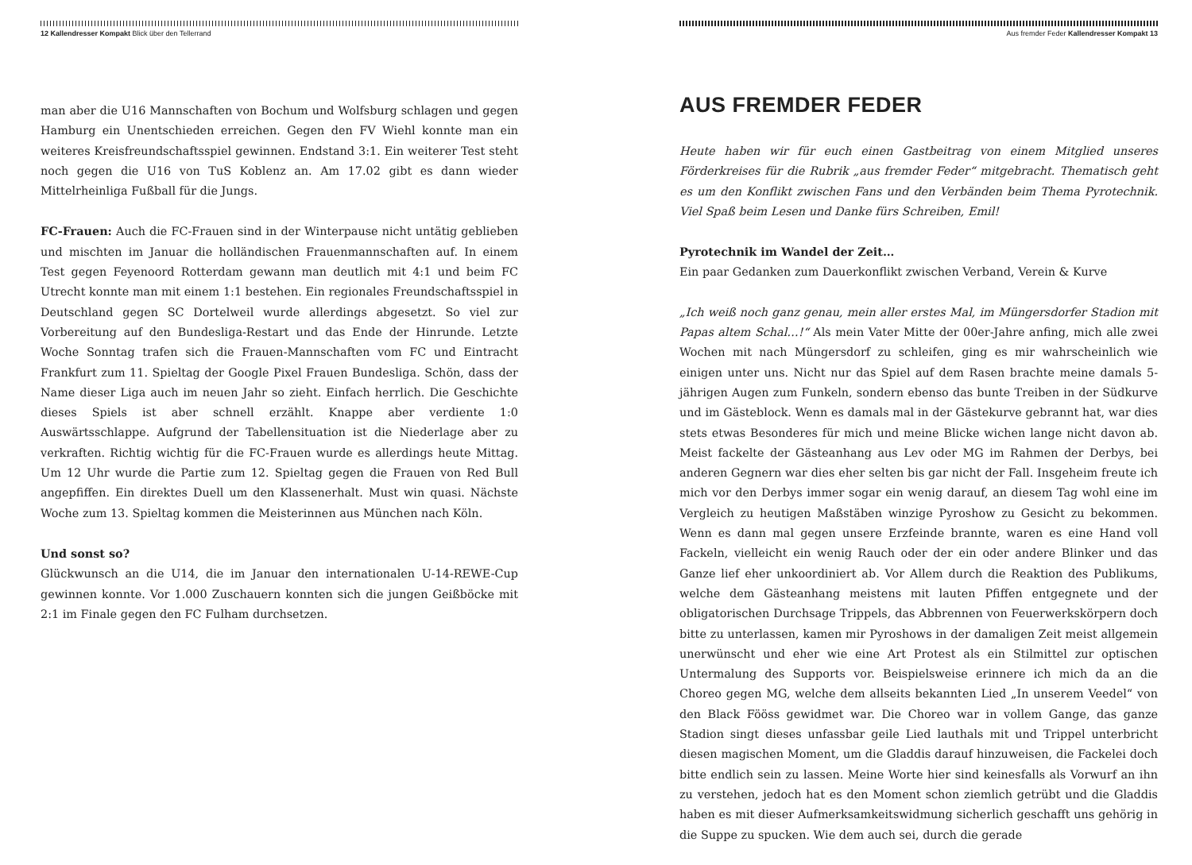12 Kallendresser Kompakt Blick über den Tellerrand
man aber die U16 Mannschaften von Bochum und Wolfsburg schlagen und gegen Hamburg ein Unentschieden erreichen. Gegen den FV Wiehl konnte man ein weiteres Kreisfreundschaftsspiel gewinnen. Endstand 3:1. Ein weiterer Test steht noch gegen die U16 von TuS Koblenz an. Am 17.02 gibt es dann wieder Mittelrheinliga Fußball für die Jungs.
FC-Frauen: Auch die FC-Frauen sind in der Winterpause nicht untätig geblieben und mischten im Januar die holländischen Frauenmannschaften auf. In einem Test gegen Feyenoord Rotterdam gewann man deutlich mit 4:1 und beim FC Utrecht konnte man mit einem 1:1 bestehen. Ein regionales Freundschaftsspiel in Deutschland gegen SC Dortelweil wurde allerdings abgesetzt. So viel zur Vorbereitung auf den Bundesliga-Restart und das Ende der Hinrunde. Letzte Woche Sonntag trafen sich die Frauen-Mannschaften vom FC und Eintracht Frankfurt zum 11. Spieltag der Google Pixel Frauen Bundesliga. Schön, dass der Name dieser Liga auch im neuen Jahr so zieht. Einfach herrlich. Die Geschichte dieses Spiels ist aber schnell erzählt. Knappe aber verdiente 1:0 Auswärtsschlappe. Aufgrund der Tabellensituation ist die Niederlage aber zu verkraften. Richtig wichtig für die FC-Frauen wurde es allerdings heute Mittag. Um 12 Uhr wurde die Partie zum 12. Spieltag gegen die Frauen von Red Bull angepfiffen. Ein direktes Duell um den Klassenerhalt. Must win quasi. Nächste Woche zum 13. Spieltag kommen die Meisterinnen aus München nach Köln.
Und sonst so?
Glückwunsch an die U14, die im Januar den internationalen U-14-REWE-Cup gewinnen konnte. Vor 1.000 Zuschauern konnten sich die jungen Geißböcke mit 2:1 im Finale gegen den FC Fulham durchsetzen.
Aus fremder Feder Kallendresser Kompakt 13
AUS FREMDER FEDER
Heute haben wir für euch einen Gastbeitrag von einem Mitglied unseres Förderkreises für die Rubrik „aus fremder Feder“ mitgebracht. Thematisch geht es um den Konflikt zwischen Fans und den Verbänden beim Thema Pyrotechnik. Viel Spaß beim Lesen und Danke fürs Schreiben, Emil!
Pyrotechnik im Wandel der Zeit…
Ein paar Gedanken zum Dauerkonflikt zwischen Verband, Verein & Kurve
„Ich weiß noch ganz genau, mein aller erstes Mal, im Müngersdorfer Stadion mit Papas altem Schal…!“ Als mein Vater Mitte der 00er-Jahre anfing, mich alle zwei Wochen mit nach Müngersdorf zu schleifen, ging es mir wahrscheinlich wie einigen unter uns. Nicht nur das Spiel auf dem Rasen brachte meine damals 5-jährigen Augen zum Funkeln, sondern ebenso das bunte Treiben in der Südkurve und im Gästeblock. Wenn es damals mal in der Gästekurve gebrannt hat, war dies stets etwas Besonderes für mich und meine Blicke wichen lange nicht davon ab. Meist fackelte der Gästeanhang aus Lev oder MG im Rahmen der Derbys, bei anderen Gegnern war dies eher selten bis gar nicht der Fall. Insgeheim freute ich mich vor den Derbys immer sogar ein wenig darauf, an diesem Tag wohl eine im Vergleich zu heutigen Maßstäben winzige Pyroshow zu Gesicht zu bekommen. Wenn es dann mal gegen unsere Erzfeinde brannte, waren es eine Hand voll Fackeln, vielleicht ein wenig Rauch oder der ein oder andere Blinker und das Ganze lief eher unkoordiniert ab. Vor Allem durch die Reaktion des Publikums, welche dem Gästeanhang meistens mit lauten Pfiffen entgegnete und der obligatorischen Durchsage Trippels, das Abbrennen von Feuerwerkskörpern doch bitte zu unterlassen, kamen mir Pyroshows in der damaligen Zeit meist allgemein unerwünscht und eher wie eine Art Protest als ein Stilmittel zur optischen Untermalung des Supports vor. Beispielsweise erinnere ich mich da an die Choreo gegen MG, welche dem allseits bekannten Lied „In unserem Veedel“ von den Black Fööss gewidmet war. Die Choreo war in vollem Gange, das ganze Stadion singt dieses unfassbar geile Lied lauthals mit und Trippel unterbricht diesen magischen Moment, um die Gladdis darauf hinzuweisen, die Fackelei doch bitte endlich sein zu lassen. Meine Worte hier sind keinesfalls als Vorwurf an ihn zu verstehen, jedoch hat es den Moment schon ziemlich getrübt und die Gladdis haben es mit dieser Aufmerksamkeitswidmung sicherlich geschafft uns gehörig in die Suppe zu spucken. Wie dem auch sei, durch die gerade